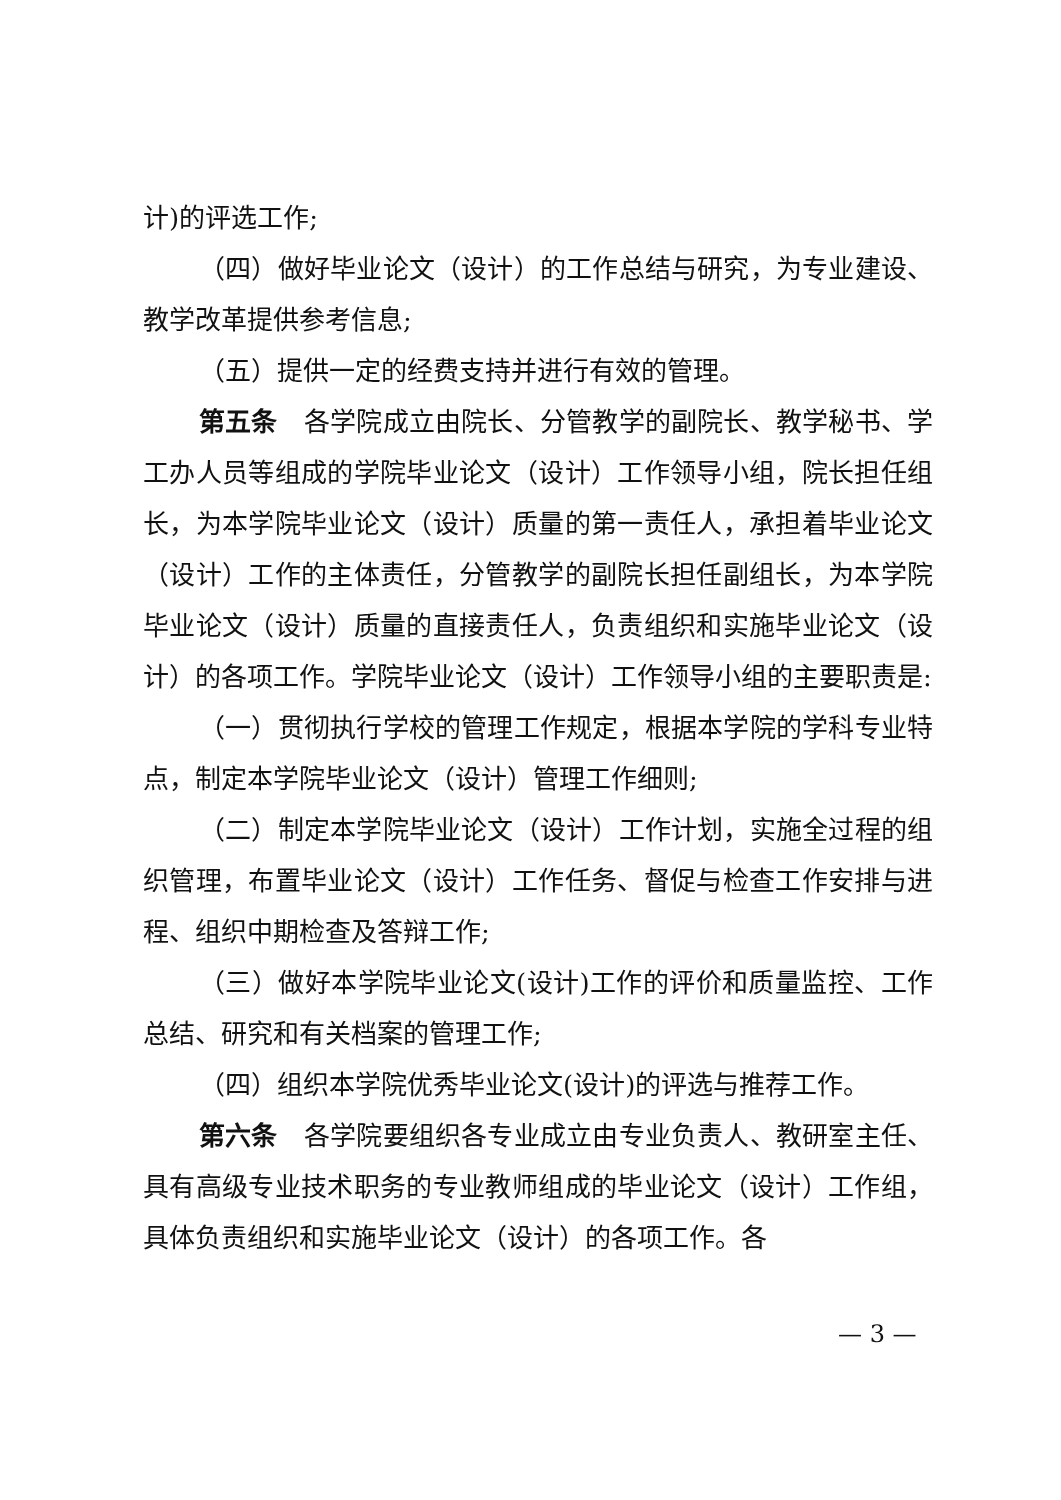计)的评选工作;
（四）做好毕业论文（设计）的工作总结与研究，为专业建设、教学改革提供参考信息;
（五）提供一定的经费支持并进行有效的管理。
第五条　各学院成立由院长、分管教学的副院长、教学秘书、学工办人员等组成的学院毕业论文（设计）工作领导小组，院长担任组长，为本学院毕业论文（设计）质量的第一责任人，承担着毕业论文（设计）工作的主体责任，分管教学的副院长担任副组长，为本学院毕业论文（设计）质量的直接责任人，负责组织和实施毕业论文（设计）的各项工作。学院毕业论文（设计）工作领导小组的主要职责是:
（一）贯彻执行学校的管理工作规定，根据本学院的学科专业特点，制定本学院毕业论文（设计）管理工作细则;
（二）制定本学院毕业论文（设计）工作计划，实施全过程的组织管理，布置毕业论文（设计）工作任务、督促与检查工作安排与进程、组织中期检查及答辩工作;
（三）做好本学院毕业论文(设计)工作的评价和质量监控、工作总结、研究和有关档案的管理工作;
（四）组织本学院优秀毕业论文(设计)的评选与推荐工作。
第六条　各学院要组织各专业成立由专业负责人、教研室主任、具有高级专业技术职务的专业教师组成的毕业论文（设计）工作组，具体负责组织和实施毕业论文（设计）的各项工作。各
— 3 —